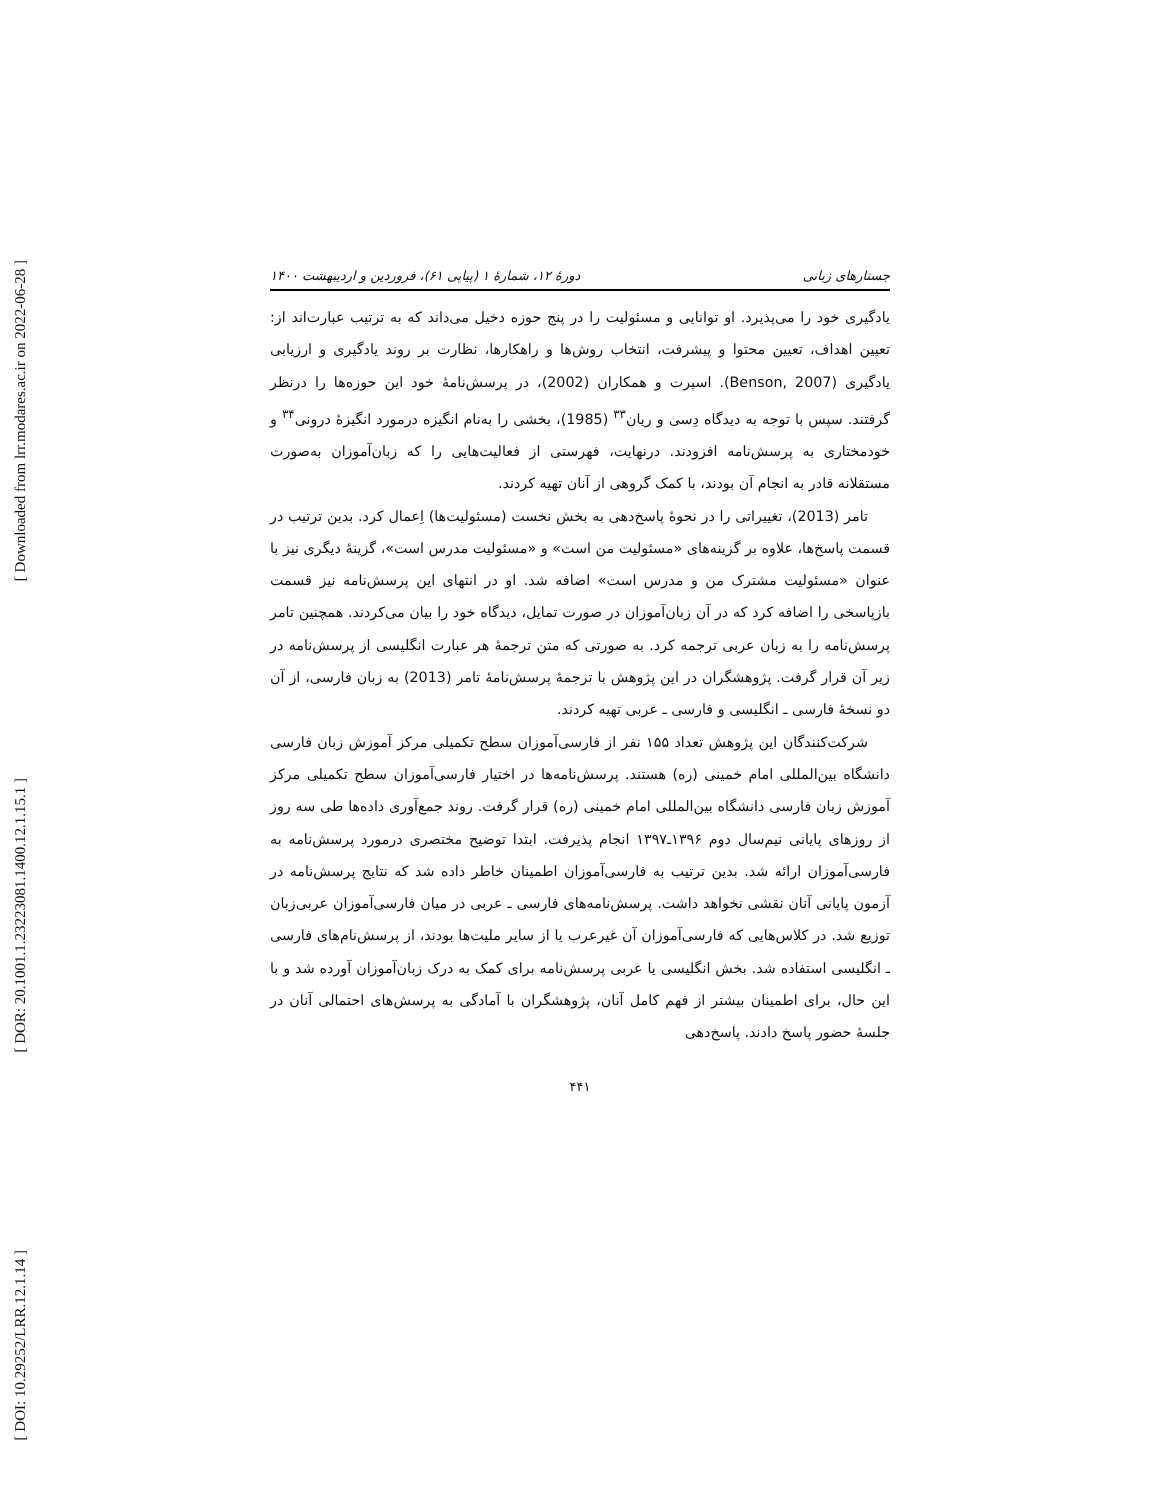[ Downloaded from lrr.modares.ac.ir on 2022-06-28 ]
[ DOR: 20.1001.1.23223081.1400.12.1.15.1 ]
[ DOI: 10.29252/LRR.12.1.14 ]
جستارهای زبانی دورهٔ ۱۲، شمارهٔ ۱ (پیاپی ۶۱)، فروردین و اردیبهشت ۱۴۰۰
یادگیری خود را می‌پذیرد. او توانایی و مسئولیت را در پنج حوزه دخیل می‌داند که به ترتیب عبارت‌اند از: تعیین اهداف، تعیین محتوا و پیشرفت، انتخاب روش‌ها و راهکارها، نظارت بر روند یادگیری و ارزیابی یادگیری (Benson, 2007). اسپرت و همکاران (2002)، در پرسش‌نامهٔ خود این حوزه‌ها را درنظر گرفتند. سپس با توجه به دیدگاه دِسی و ریان<sup>۳۳</sup> (1985)، بخشی را به‌نام انگیزه درمورد انگیزهٔ درونی<sup>۳۴</sup> و خودمختاری به پرسش‌نامه افزودند. درنهایت، فهرستی از فعالیت‌هایی را که زبان‌آموزان به‌صورت مستقلانه قادر به انجام آن بودند، با کمک گروهی از آنان تهیه کردند.
تامر (2013)، تغییراتی را در نحوهٔ پاسخ‌دهی به بخش نخست (مسئولیت‌ها) اِعمال کرد. بدین ترتیب در قسمت پاسخ‌ها، علاوه بر گزینه‌های «مسئولیت من است» و «مسئولیت مدرس است»، گزینهٔ دیگری نیز با عنوان «مسئولیت مشترک من و مدرس است» اضافه شد. او در انتهای این پرسش‌نامه نیز قسمت بازپاسخی را اضافه کرد که در آن زبان‌آموزان در صورت تمایل، دیدگاه خود را بیان می‌کردند. همچنین تامر پرسش‌نامه را به زبان عربی ترجمه کرد. به صورتی که متن ترجمهٔ هر عبارت انگلیسی از پرسش‌نامه در زیر آن قرار گرفت. پژوهشگران در این پژوهش با ترجمهٔ پرسش‌نامهٔ تامر (2013) به زبان فارسی، از آن دو نسخهٔ فارسی ـ انگلیسی و فارسی ـ عربی تهیه کردند.
شرکت‌کنندگان این پژوهش تعداد ۱۵۵ نفر از فارسی‌آموزان سطح تکمیلی مرکز آموزش زبان فارسی دانشگاه بین‌المللی امام خمینی (ره) هستند. پرسش‌نامه‌ها در اختیار فارسی‌آموزان سطح تکمیلی مرکز آموزش زبان فارسی دانشگاه بین‌المللی امام خمینی (ره) قرار گرفت. روند جمع‌آوری داده‌ها طی سه روز از روزهای پایانی نیم‌سال دوم ۱۳۹۶ـ۱۳۹۷ انجام پذیرفت. ابتدا توضیح مختصری درمورد پرسش‌نامه به فارسی‌آموزان ارائه شد. بدین ترتیب به فارسی‌آموزان اطمینان خاطر داده شد که نتایج پرسش‌نامه در آزمون پایانی آنان نقشی نخواهد داشت. پرسش‌نامه‌های فارسی ـ عربی در میان فارسی‌آموزان عربی‌زبان توزیع شد. در کلاس‌هایی که فارسی‌آموزان آن غیرعرب یا از سایر ملیت‌ها بودند، از پرسش‌نام‌های فارسی ـ انگلیسی استفاده شد. بخش انگلیسی یا عربی پرسش‌نامه برای کمک به درک زبان‌آموزان آورده شد و با این حال، برای اطمینان بیشتر از فهم کامل آنان، پژوهشگران با آمادگی به پرسش‌های احتمالی آنان در جلسهٔ حضور پاسخ دادند. پاسخ‌دهی
۴۴۱